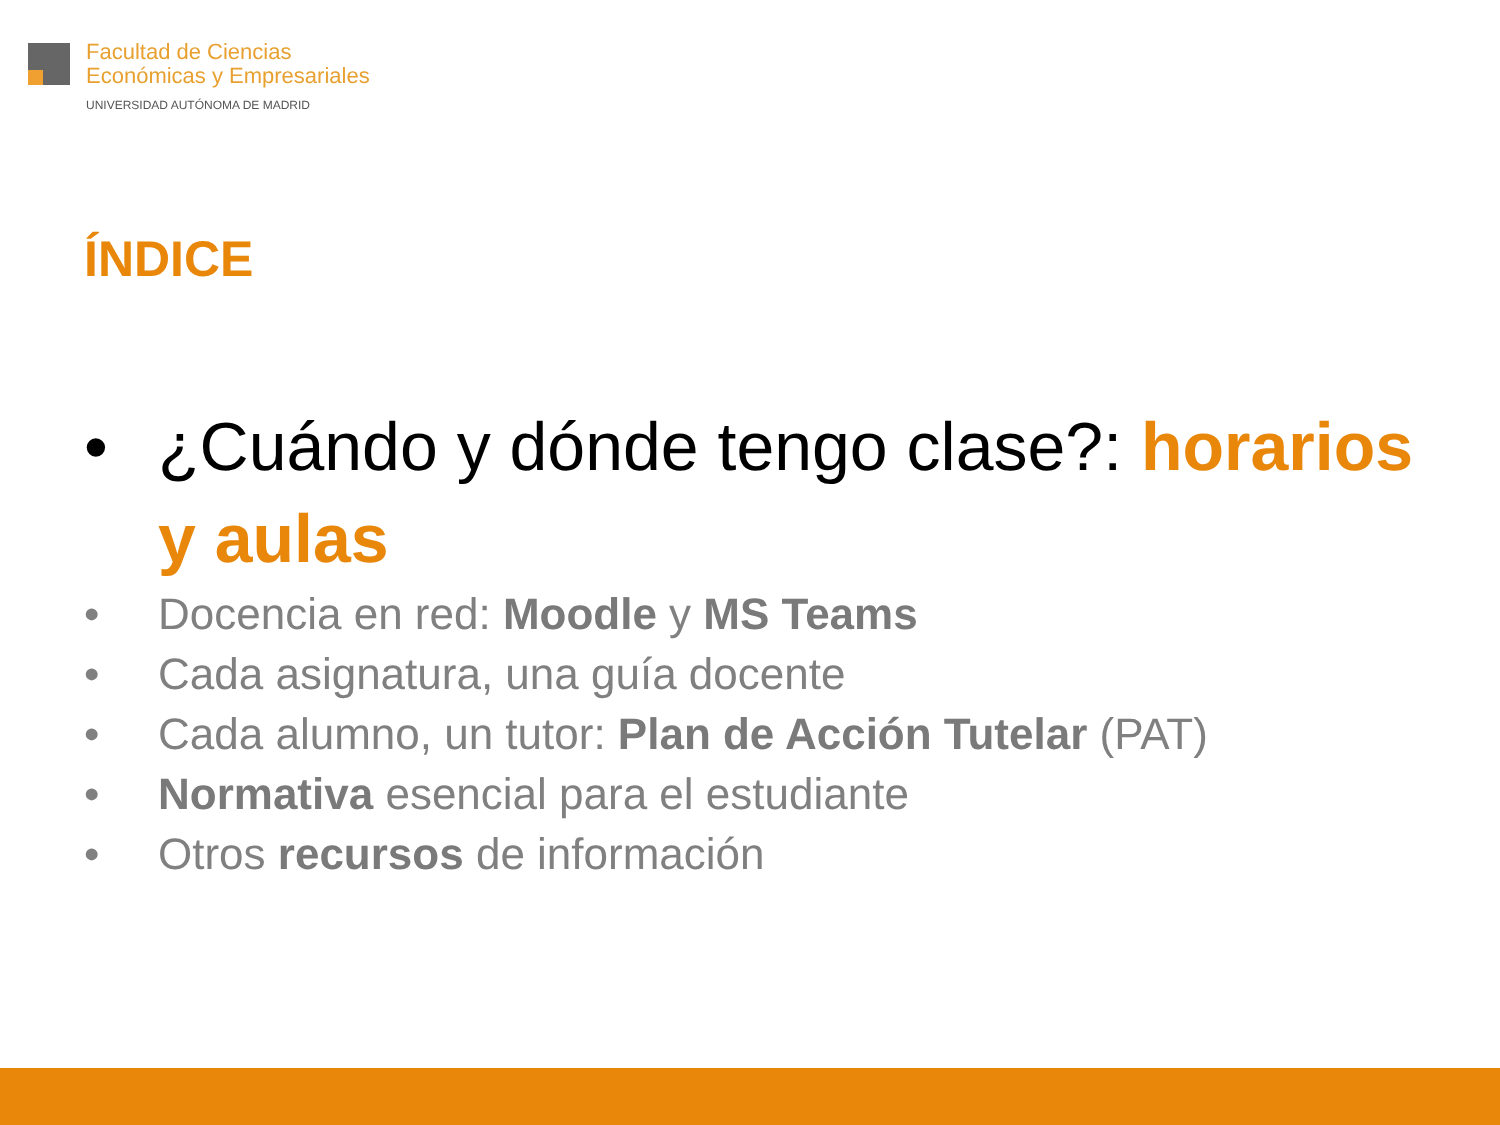Facultad de Ciencias
Económicas y Empresariales
UNIVERSIDAD AUTÓNOMA DE MADRID
ÍNDICE
• ¿Cuándo y dónde tengo clase?: horarios y aulas
• Docencia en red: Moodle y MS Teams
• Cada asignatura, una guía docente
• Cada alumno, un tutor: Plan de Acción Tutelar (PAT)
• Normativa esencial para el estudiante
• Otros recursos de información